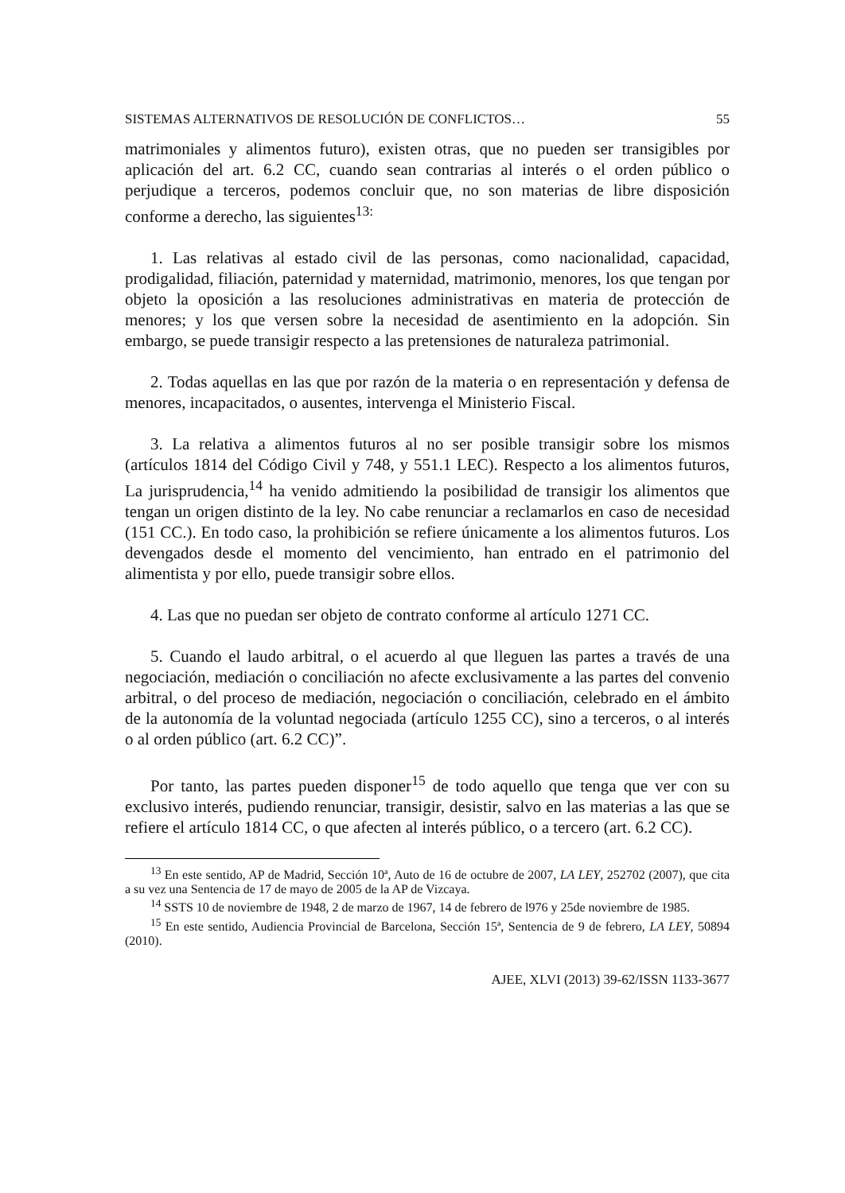SISTEMAS ALTERNATIVOS DE RESOLUCIÓN DE CONFLICTOS… 55
matrimoniales y alimentos futuro), existen otras, que no pueden ser transigibles por aplicación del art. 6.2 CC, cuando sean contrarias al interés o el orden público o perjudique a terceros, podemos concluir que, no son materias de libre disposición conforme a derecho, las siguientes<sup>13:</sup>
1. Las relativas al estado civil de las personas, como nacionalidad, capacidad, prodigalidad, filiación, paternidad y maternidad, matrimonio, menores, los que tengan por objeto la oposición a las resoluciones administrativas en materia de protección de menores; y los que versen sobre la necesidad de asentimiento en la adopción. Sin embargo, se puede transigir respecto a las pretensiones de naturaleza patrimonial.
2. Todas aquellas en las que por razón de la materia o en representación y defensa de menores, incapacitados, o ausentes, intervenga el Ministerio Fiscal.
3. La relativa a alimentos futuros al no ser posible transigir sobre los mismos (artículos 1814 del Código Civil y 748, y 551.1 LEC). Respecto a los alimentos futuros, La jurisprudencia,<sup>14</sup> ha venido admitiendo la posibilidad de transigir los alimentos que tengan un origen distinto de la ley. No cabe renunciar a reclamarlos en caso de necesidad (151 CC.). En todo caso, la prohibición se refiere únicamente a los alimentos futuros. Los devengados desde el momento del vencimiento, han entrado en el patrimonio del alimentista y por ello, puede transigir sobre ellos.
4. Las que no puedan ser objeto de contrato conforme al artículo 1271 CC.
5. Cuando el laudo arbitral, o el acuerdo al que lleguen las partes a través de una negociación, mediación o conciliación no afecte exclusivamente a las partes del convenio arbitral, o del proceso de mediación, negociación o conciliación, celebrado en el ámbito de la autonomía de la voluntad negociada (artículo 1255 CC), sino a terceros, o al interés o al orden público (art. 6.2 CC)”.
Por tanto, las partes pueden disponer<sup>15</sup> de todo aquello que tenga que ver con su exclusivo interés, pudiendo renunciar, transigir, desistir, salvo en las materias a las que se refiere el artículo 1814 CC, o que afecten al interés público, o a tercero (art. 6.2 CC).
<sup>13</sup> En este sentido, AP de Madrid, Sección 10ª, Auto de 16 de octubre de 2007, LA LEY, 252702 (2007), que cita a su vez una Sentencia de 17 de mayo de 2005 de la AP de Vizcaya.
<sup>14</sup> SSTS 10 de noviembre de 1948, 2 de marzo de 1967, 14 de febrero de l976 y 25de noviembre de 1985.
<sup>15</sup> En este sentido, Audiencia Provincial de Barcelona, Sección 15ª, Sentencia de 9 de febrero, LA LEY, 50894 (2010).
AJEE, XLVI (2013) 39-62/ISSN 1133-3677